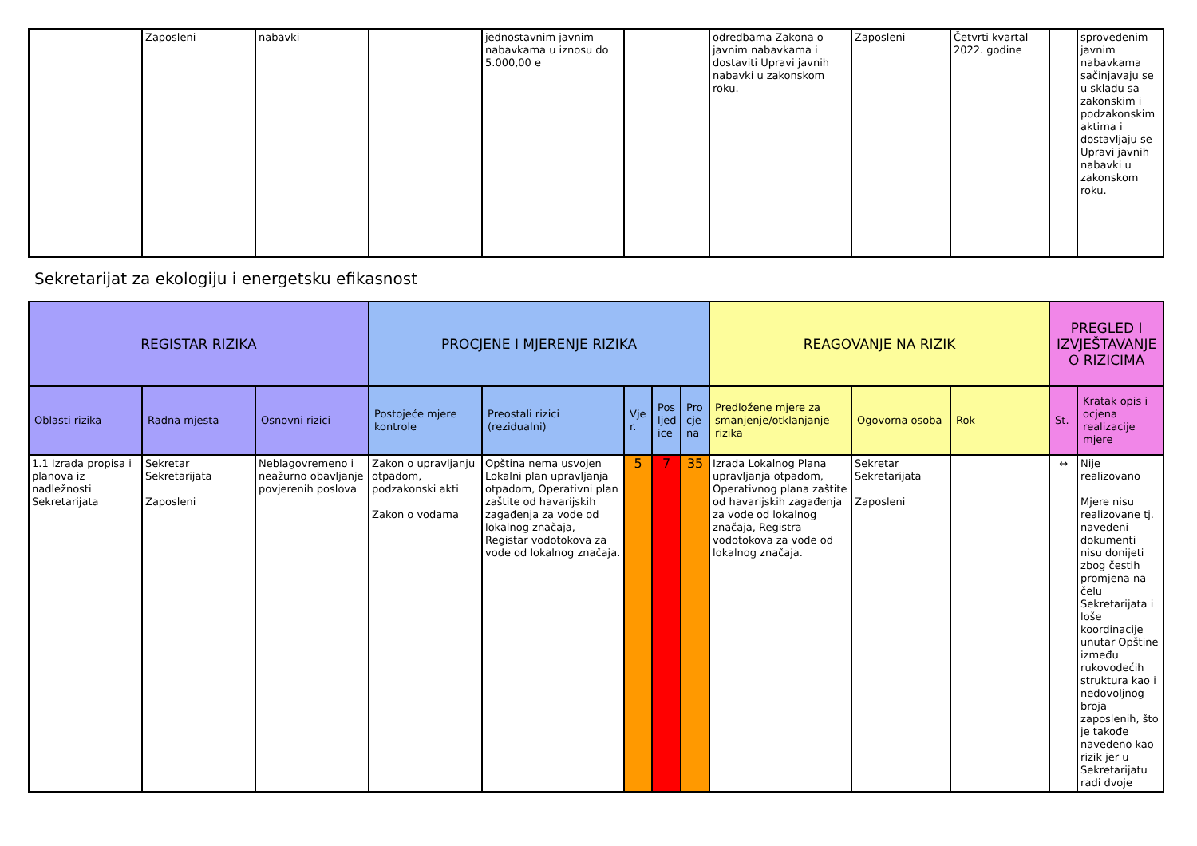| | Zaposleni | nabavki | | jednostavnim javnim nabavkama u iznosu do 5.000,00 e | | odredbama Zakona o javnim nabavkama i dostaviti Upravi javnih nabavki u zakonskom roku. | Zaposleni | Četvrti kvartal 2022. godine | | sprovedenim javnim nabavkama sačinjavaju se u skladu sa zakonskim i podzakonskim aktima i dostavljaju se Upravi javnih nabavki u zakonskom roku. |
Sekretarijat za ekologiju i energetsku efikasnost
| REGISTAR RIZIKA | | | PROCJENE I MJERENJE RIZIKA | | | | | REAGOVANJE NA RIZIK | | | PREGLED I IZVJEŠTAVANJE O RIZICIMA | |
| --- | --- | --- | --- | --- | --- | --- | --- | --- | --- | --- | --- | --- |
| Oblasti rizika | Radna mjesta | Osnovni rizici | Postojeće mjere kontrole | Preostali rizici (rezidualni) | Vjer. | Posljedice | Procjena | Predložene mjere za smanjenje/otklanjanje rizika | Ogovorna osoba | Rok | St. | Kratak opis i ocjena realizacije mjere |
| 1.1 Izrada propisa i planova iz nadležnosti Sekretarijata | Sekretar Sekretarijata Zaposleni | Neblagovremeno i neažurno obavljanje povjerenih poslova | Zakon o upravljanju otpadom, podzakonski akti Zakon o vodama | Opština nema usvojen Lokalni plan upravljanja otpadom, Operativni plan zaštite od havarijskih zagađenja za vode od lokalnog značaja, Registar vodotokova za vode od lokalnog značaja. | 5 | 7 | 35 | Izrada Lokalnog Plana upravljanja otpadom, Operativnog plana zaštite od havarijskih zagađenja za vode od lokalnog značaja, Registra vodotokova za vode od lokalnog značaja. | Sekretar Sekretarijata Zaposleni | | ↔ | Nije realizovano Mjere nisu realizovane tj. navedeni dokumenti nisu donijeti zbog čestih promjena na čelu Sekretarijata i loše koordinacije unutar Opštine između rukovodećih struktura kao i nedovoljnog broja zaposlenih, što je takođe navedeno kao rizik jer u Sekretarijatu radi dvoje |